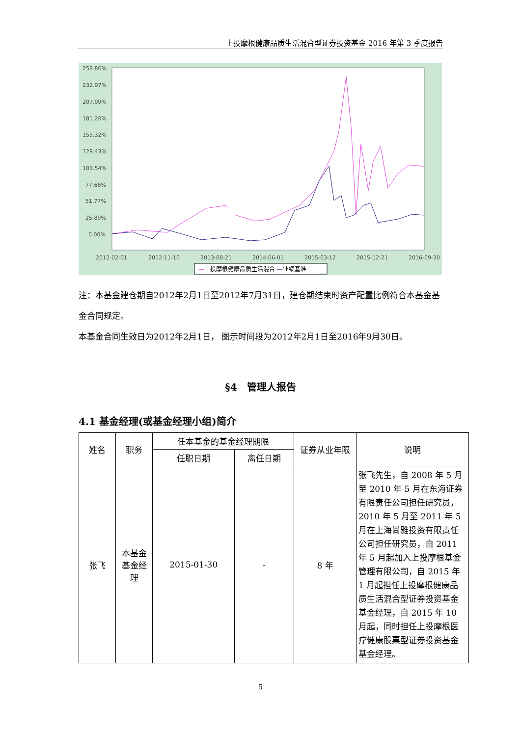上投摩根健康品质生活混合型证券投资基金 2016 年第 3 季度报告
258.86%
232.97%
207.09%
181.20%
155.32%
129.43%
103.54%
77.66%
51.77%
25.89%
0.00%
2012-02-01
2012-11-10
2013-08-21
2014-06-01
2015-03-12
2015-12-21
2016-09-30
—上投摩根健康品质生活混合 —业绩基准
注：本基金建仓期自2012年2月1日至2012年7月31日，建仓期结束时资产配置比例符合本基金基金合同规定。
本基金合同生效日为2012年2月1日， 图示时间段为2012年2月1日至2016年9月30日。
§4　管理人报告
4.1 基金经理(或基金经理小组)简介
| 姓名 | 职务 | 任本基金的基金经理期限 | | 证券从业年限 | 说明 |
| --- | --- | --- | --- | --- | --- |
| | | 任职日期 | 离任日期 | | |
| 张飞 | 本基金基金经理 | 2015-01-30 | - | 8 年 | 张飞先生，自 2008 年 5 月至 2010 年 5 月在东海证券有限责任公司担任研究员，2010 年 5 月至 2011 年 5 月在上海尚雅投资有限责任公司担任研究员，自 2011 年 5 月起加入上投摩根基金管理有限公司，自 2015 年 1 月起担任上投摩根健康品质生活混合型证券投资基金基金经理，自 2015 年 10 月起，同时担任上投摩根医疗健康股票型证券投资基金基金经理。 |
5